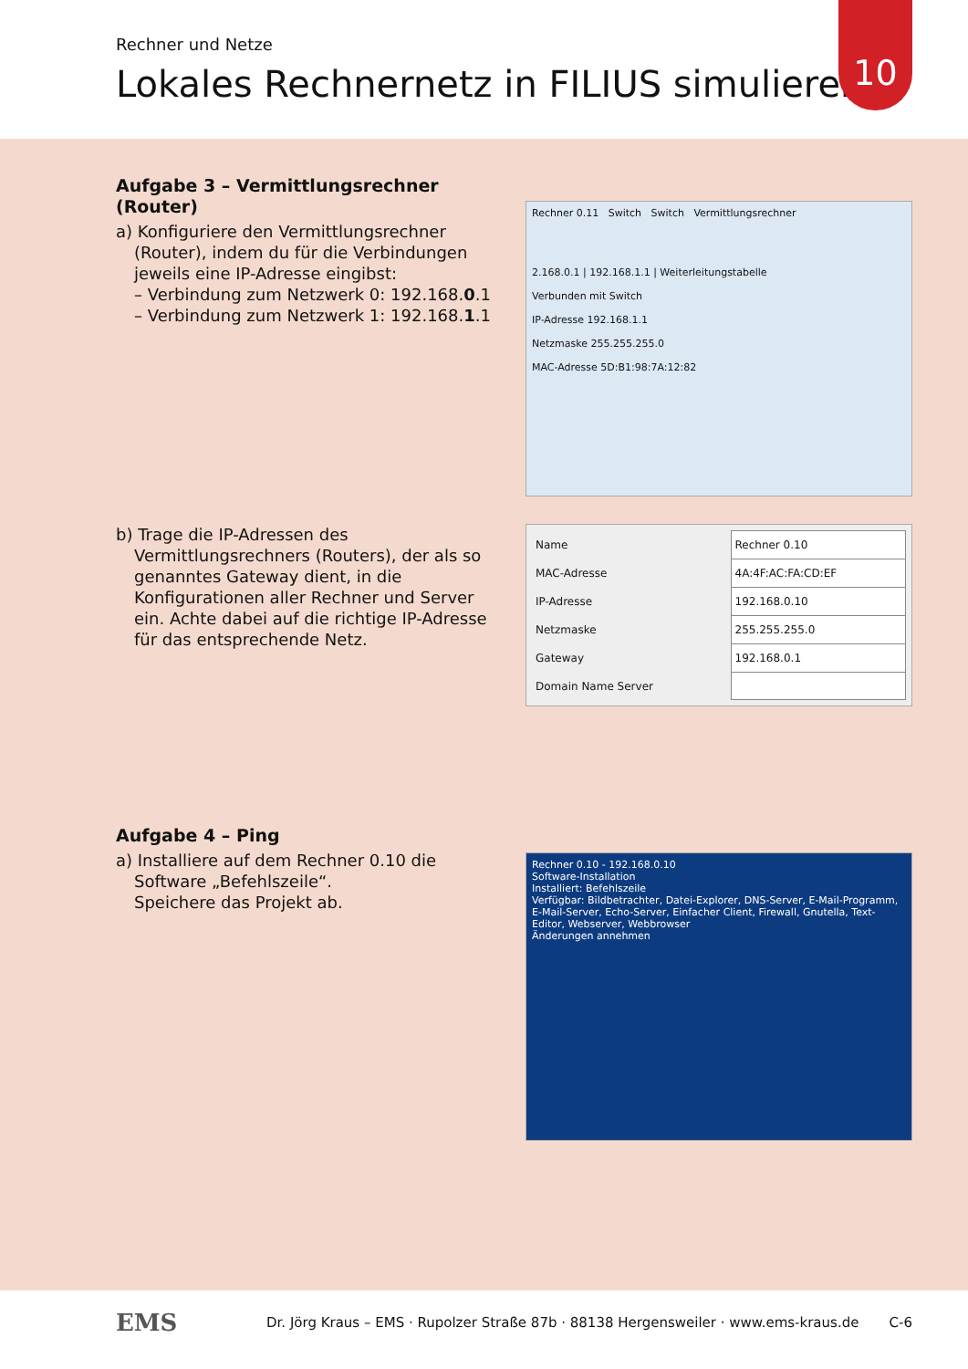Rechner und Netze
Lokales Rechnernetz in FILIUS simulieren
10
Aufgabe 3 – Vermittlungsrechner (Router)
a) Konfiguriere den Vermittlungsrechner (Router), indem du für die Verbindungen jeweils eine IP-Adresse eingibst:
– Verbindung zum Netzwerk 0: 192.168.0.1
– Verbindung zum Netzwerk 1: 192.168.1.1
Rechner 0.11 Switch Switch Vermittlungsrechner
2.168.0.1 | 192.168.1.1 | Weiterleitungstabelle
Verbunden mit Switch
IP-Adresse 192.168.1.1
Netzmaske 255.255.255.0
MAC-Adresse 5D:B1:98:7A:12:82
b) Trage die IP-Adressen des Vermittlungsrechners (Routers), der als so genanntes Gateway dient, in die Konfigurationen aller Rechner und Server ein. Achte dabei auf die richtige IP-Adresse für das entsprechende Netz.
| Name | Rechner 0.10 |
| MAC-Adresse | 4A:4F:AC:FA:CD:EF |
| IP-Adresse | 192.168.0.10 |
| Netzmaske | 255.255.255.0 |
| Gateway | 192.168.0.1 |
| Domain Name Server | |
Aufgabe 4 – Ping
a) Installiere auf dem Rechner 0.10 die Software „Befehlszeile“.
Speichere das Projekt ab.
Rechner 0.10 - 192.168.0.10
Software-Installation
Installiert: Befehlszeile
Verfügbar: Bildbetrachter, Datei-Explorer, DNS-Server, E-Mail-Programm, E-Mail-Server, Echo-Server, Einfacher Client, Firewall, Gnutella, Text-Editor, Webserver, Webbrowser
Änderungen annehmen
EMS
Dr. Jörg Kraus – EMS · Rupolzer Straße 87b · 88138 Hergensweiler · www.ems-kraus.de
C-6